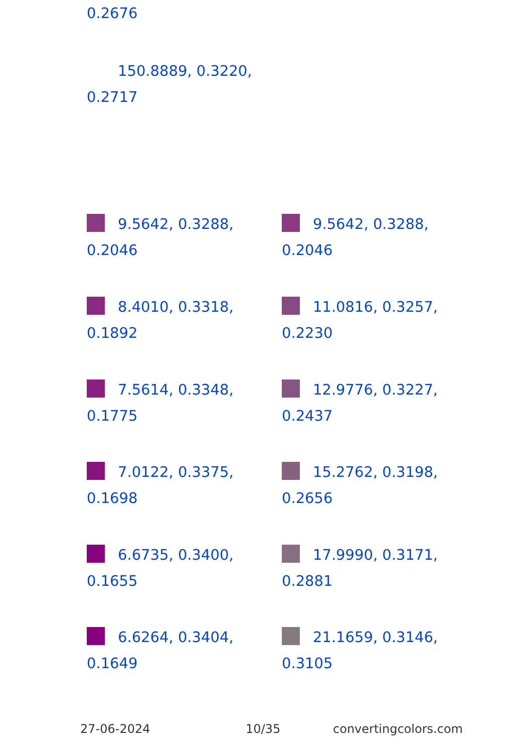0.2676
150.8889, 0.3220, 0.2717
9.5642, 0.3288, 0.2046
9.5642, 0.3288, 0.2046
8.4010, 0.3318, 0.1892
11.0816, 0.3257, 0.2230
7.5614, 0.3348, 0.1775
12.9776, 0.3227, 0.2437
7.0122, 0.3375, 0.1698
15.2762, 0.3198, 0.2656
6.6735, 0.3400, 0.1655
17.9990, 0.3171, 0.2881
6.6264, 0.3404, 0.1649
21.1659, 0.3146, 0.3105
27-06-2024 10/35 convertingcolors.com